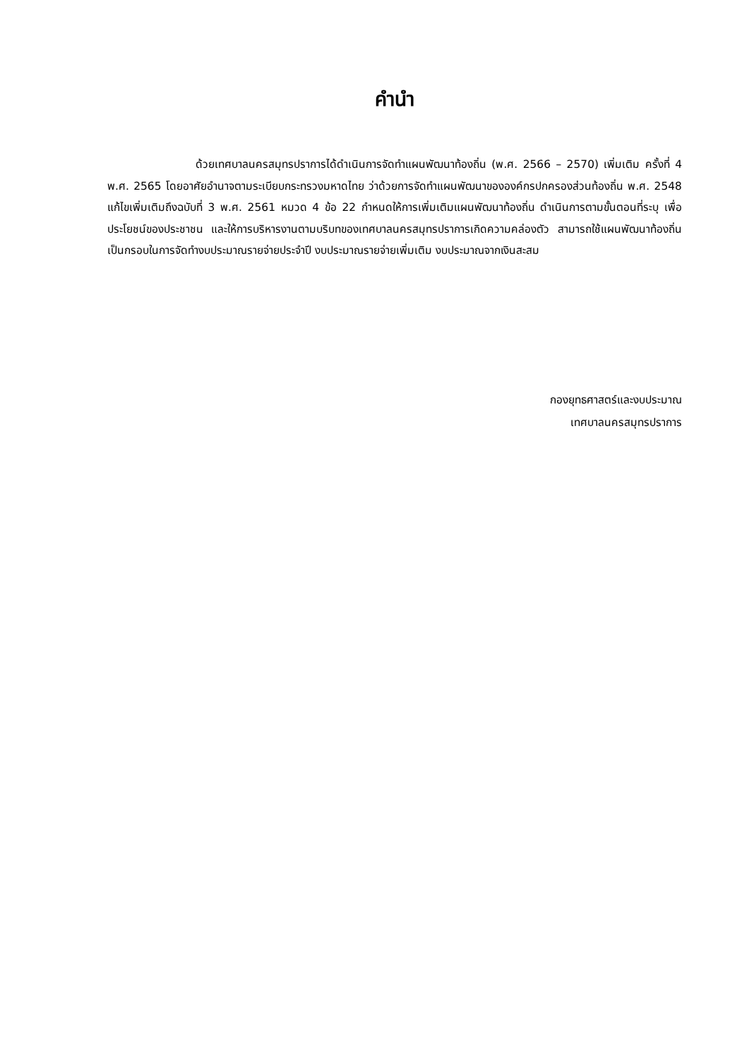คำนำ
ด้วยเทศบาลนครสมุทรปราการได้ดำเนินการจัดทำแผนพัฒนาท้องถิ่น (พ.ศ. 2566 – 2570) เพิ่มเติม ครั้งที่ 4 พ.ศ. 2565 โดยอาศัยอำนาจตามระเบียบกระทรวงมหาดไทย ว่าด้วยการจัดทำแผนพัฒนาขององค์กรปกครองส่วนท้องถิ่น พ.ศ. 2548 แก้ไขเพิ่มเติมถึงฉบับที่ 3 พ.ศ. 2561 หมวด 4 ข้อ 22 กำหนดให้การเพิ่มเติมแผนพัฒนาท้องถิ่น ดำเนินการตามขั้นตอนที่ระบุ เพื่อประโยชน์ของประชาชน และให้การบริหารงานตามบริบทของเทศบาลนครสมุทรปราการเกิดความคล่องตัว สามารถใช้แผนพัฒนาท้องถิ่นเป็นกรอบในการจัดทำงบประมาณรายจ่ายประจำปี งบประมาณรายจ่ายเพิ่มเติม งบประมาณจากเงินสะสม
กองยุทธศาสตร์และงบประมาณ
เทศบาลนครสมุทรปราการ